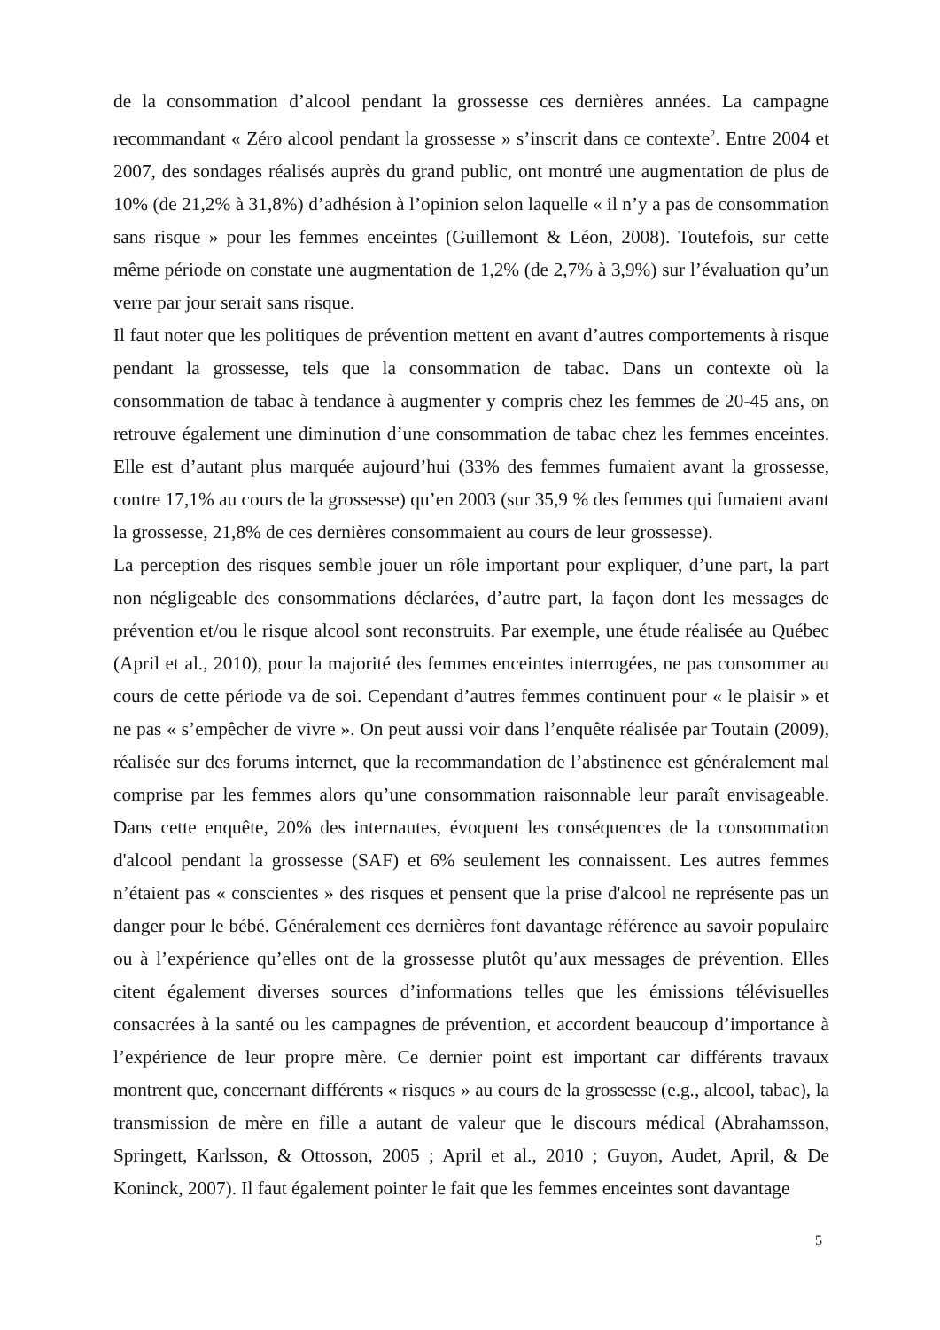de la consommation d’alcool pendant la grossesse ces dernières années. La campagne recommandant « Zéro alcool pendant la grossesse » s’inscrit dans ce contexte<sup>2</sup>. Entre 2004 et 2007, des sondages réalisés auprès du grand public, ont montré une augmentation de plus de 10% (de 21,2% à 31,8%) d’adhésion à l’opinion selon laquelle « il n’y a pas de consommation sans risque » pour les femmes enceintes (Guillemont & Léon, 2008). Toutefois, sur cette même période on constate une augmentation de 1,2% (de 2,7% à 3,9%) sur l’évaluation qu’un verre par jour serait sans risque.
Il faut noter que les politiques de prévention mettent en avant d’autres comportements à risque pendant la grossesse, tels que la consommation de tabac. Dans un contexte où la consommation de tabac à tendance à augmenter y compris chez les femmes de 20-45 ans, on retrouve également une diminution d’une consommation de tabac chez les femmes enceintes. Elle est d’autant plus marquée aujourd’hui (33% des femmes fumaient avant la grossesse, contre 17,1% au cours de la grossesse) qu’en 2003 (sur 35,9 % des femmes qui fumaient avant la grossesse, 21,8% de ces dernières consommaient au cours de leur grossesse).
La perception des risques semble jouer un rôle important pour expliquer, d’une part, la part non négligeable des consommations déclarées, d’autre part, la façon dont les messages de prévention et/ou le risque alcool sont reconstruits. Par exemple, une étude réalisée au Québec (April et al., 2010), pour la majorité des femmes enceintes interrogées, ne pas consommer au cours de cette période va de soi. Cependant d’autres femmes continuent pour « le plaisir » et ne pas « s’empêcher de vivre ». On peut aussi voir dans l’enquête réalisée par Toutain (2009), réalisée sur des forums internet, que la recommandation de l’abstinence est généralement mal comprise par les femmes alors qu’une consommation raisonnable leur paraît envisageable. Dans cette enquête, 20% des internautes, évoquent les conséquences de la consommation d'alcool pendant la grossesse (SAF) et 6% seulement les connaissent. Les autres femmes n’étaient pas « conscientes » des risques et pensent que la prise d'alcool ne représente pas un danger pour le bébé. Généralement ces dernières font davantage référence au savoir populaire ou à l’expérience qu’elles ont de la grossesse plutôt qu’aux messages de prévention. Elles citent également diverses sources d’informations telles que les émissions télévisuelles consacrées à la santé ou les campagnes de prévention, et accordent beaucoup d’importance à l’expérience de leur propre mère. Ce dernier point est important car différents travaux montrent que, concernant différents « risques » au cours de la grossesse (e.g., alcool, tabac), la transmission de mère en fille a autant de valeur que le discours médical (Abrahamsson, Springett, Karlsson, & Ottosson, 2005 ; April et al., 2010 ; Guyon, Audet, April, & De Koninck, 2007). Il faut également pointer le fait que les femmes enceintes sont davantage
5